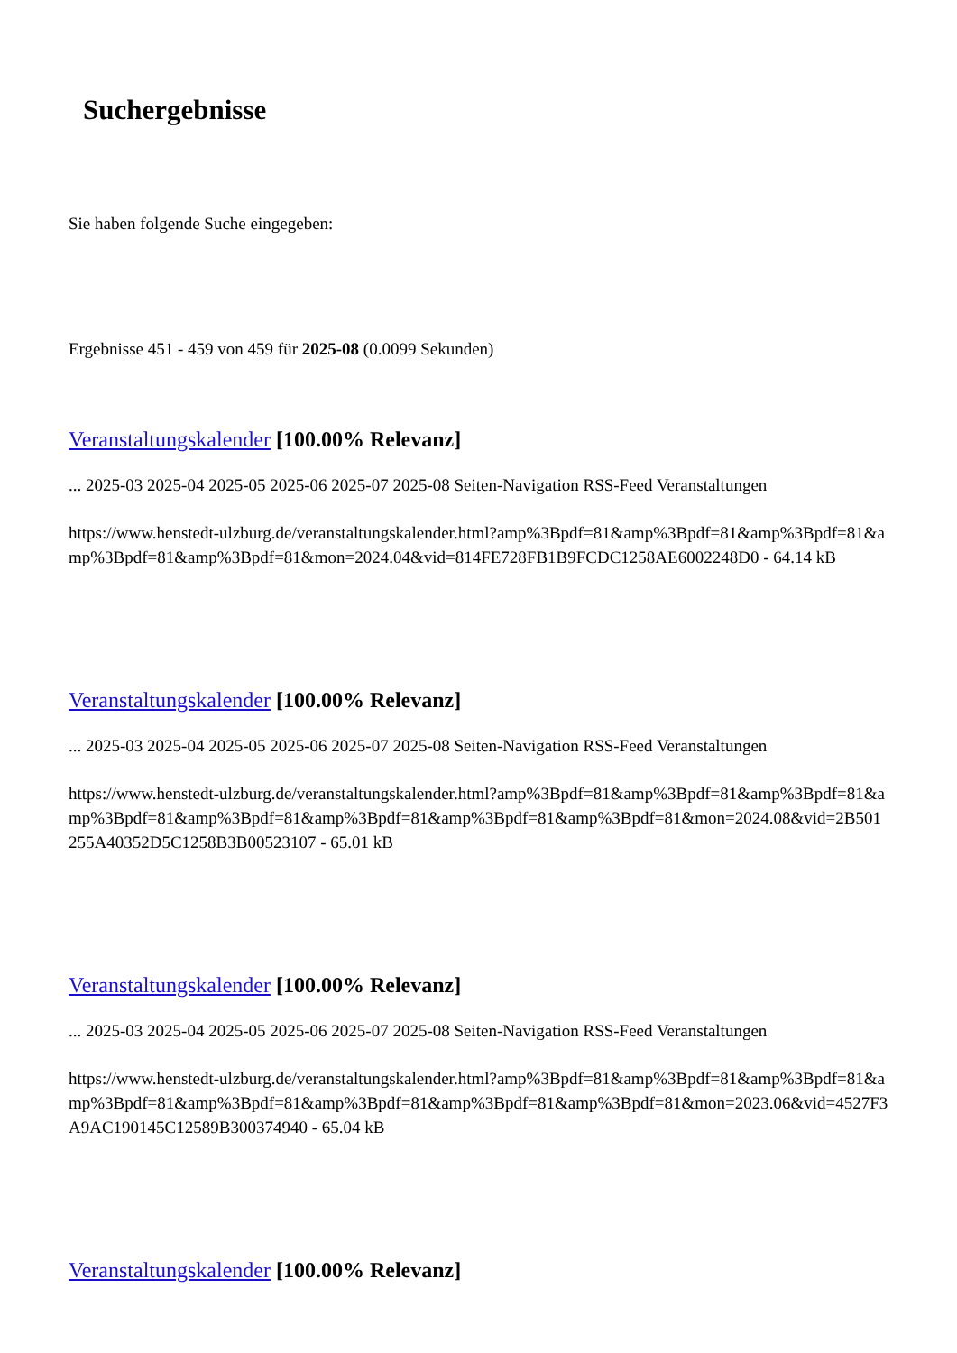Suchergebnisse
Sie haben folgende Suche eingegeben:
Ergebnisse 451 - 459 von 459 für 2025-08 (0.0099 Sekunden)
Veranstaltungskalender [100.00% Relevanz]
... 2025-03 2025-04 2025-05 2025-06 2025-07 2025-08 Seiten-Navigation RSS-Feed Veranstaltungen
https://www.henstedt-ulzburg.de/veranstaltungskalender.html?amp%3Bpdf=81&amp%3Bpdf=81&amp%3Bpdf=81&amp%3Bpdf=81&amp%3Bpdf=81&mon=2024.04&vid=814FE728FB1B9FCDC1258AE6002248D0 - 64.14 kB
Veranstaltungskalender [100.00% Relevanz]
... 2025-03 2025-04 2025-05 2025-06 2025-07 2025-08 Seiten-Navigation RSS-Feed Veranstaltungen
https://www.henstedt-ulzburg.de/veranstaltungskalender.html?amp%3Bpdf=81&amp%3Bpdf=81&amp%3Bpdf=81&amp%3Bpdf=81&amp%3Bpdf=81&amp%3Bpdf=81&amp%3Bpdf=81&amp%3Bpdf=81&mon=2024.08&vid=2B501255A40352D5C1258B3B00523107 - 65.01 kB
Veranstaltungskalender [100.00% Relevanz]
... 2025-03 2025-04 2025-05 2025-06 2025-07 2025-08 Seiten-Navigation RSS-Feed Veranstaltungen
https://www.henstedt-ulzburg.de/veranstaltungskalender.html?amp%3Bpdf=81&amp%3Bpdf=81&amp%3Bpdf=81&amp%3Bpdf=81&amp%3Bpdf=81&amp%3Bpdf=81&amp%3Bpdf=81&amp%3Bpdf=81&mon=2023.06&vid=4527F3A9AC190145C12589B300374940 - 65.04 kB
Veranstaltungskalender [100.00% Relevanz]